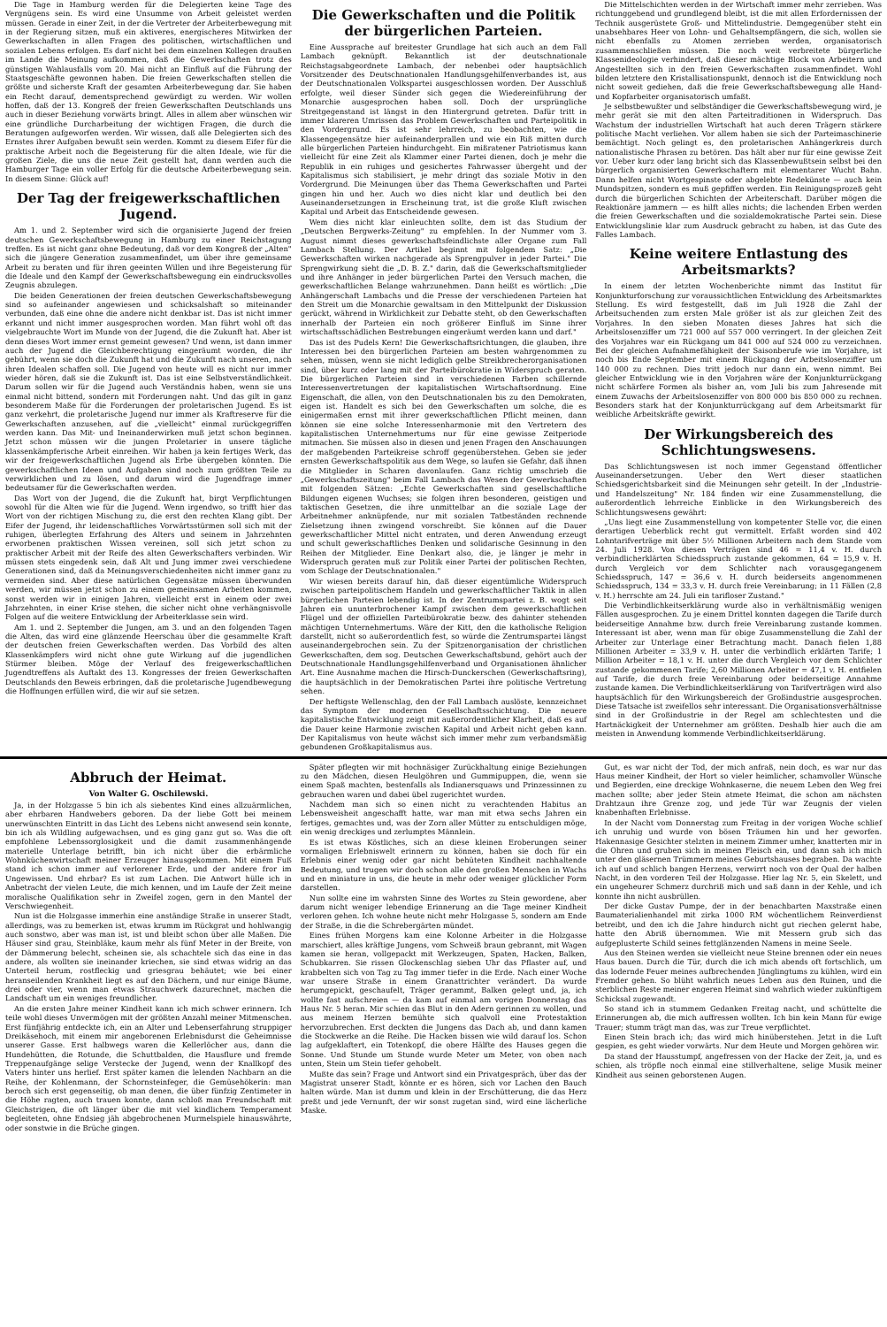Die Tage in Hamburg werden für die Delegierten keine Tage des Vergnügens sein. Es wird eine Unsumme von Arbeit geleistet werden müssen. Gerade in einer Zeit, in der die Vertreter der Arbeiterbewegung mit in der Regierung sitzen, muß ein aktiveres, energischeres Mitwirken der Gewerkschaften in allen Fragen des politischen, wirtschaftlichen und sozialen Lebens erfolgen. Es darf nicht bei dem einzelnen Kollegen draußen im Lande die Meinung aufkommen, daß die Gewerkschaften trotz des günstigen Wahlausfalls vom 20. Mai nicht an Einfluß auf die Führung der Staatsgeschäfte gewonnen haben. Die freien Gewerkschaften stellen die größte und sicherste Kraft der gesamten Arbeiterbewegung dar. Sie haben ein Recht darauf, dementsprechend gewürdigt zu werden. Wir wollen hoffen, daß der 13. Kongreß der freien Gewerkschaften Deutschlands uns auch in dieser Beziehung vorwärts bringt. Alles in allem aber wünschen wir eine gründliche Durcharbeitung der wichtigen Fragen, die durch die Beratungen aufgeworfen werden. Wir wissen, daß alle Delegierten sich des Ernstes ihrer Aufgaben bewußt sein werden. Kommt zu diesem Eifer für die praktische Arbeit noch die Begeisterung für die alten Ideale, wie für die großen Ziele, die uns die neue Zeit gestellt hat, dann werden auch die Hamburger Tage ein voller Erfolg für die deutsche Arbeiterbewegung sein. In diesem Sinne: Glück auf!
Der Tag der freigewerkschaftlichen Jugend.
Am 1. und 2. September wird sich die organisierte Jugend der freien deutschen Gewerkschaftsbewegung in Hamburg zu einer Reichstagung treffen. Es ist nicht ganz ohne Bedeutung, daß vor dem Kongreß der „Alten" sich die jüngere Generation zusammenfindet, um über ihre gemeinsame Arbeit zu beraten und für ihren geeinten Willen und ihre Begeisterung für die Ideale und den Kampf der Gewerkschaftsbewegung ein eindrucksvolles Zeugnis abzulegen.
Die beiden Generationen der freien deutschen Gewerkschaftsbewegung sind so aufeinander angewiesen und schicksalshaft so miteinander verbunden, daß eine ohne die andere nicht denkbar ist. Das ist nicht immer erkannt und nicht immer ausgesprochen worden. Man führt wohl oft das vielgebrauchte Wort im Munde von der Jugend, die die Zukunft hat. Aber ist denn dieses Wort immer ernst gemeint gewesen? Und wenn, ist dann immer auch der Jugend die Gleichberechtigung eingeräumt worden, die ihr gebührt, wenn sie doch die Zukunft hat und die Zukunft nach unseren, nach ihren Idealen schaffen soll. Die Jugend von heute will es nicht nur immer wieder hören, daß sie die Zukunft ist. Das ist eine Selbstverständlichkeit. Darum sollen wir für die Jugend auch Verständnis haben, wenn sie uns einmal nicht bittend, sondern mit Forderungen naht. Und das gilt in ganz besonderem Maße für die Forderungen der proletarischen Jugend. Es ist ganz verkehrt, die proletarische Jugend nur immer als Kraftreserve für die Gewerkschaften anzusehen, auf die „vielleicht" einmal zurückgegriffen werden kann. Das Mit- und Ineinanderwirken muß jetzt schon beginnen. Jetzt schon müssen wir die jungen Proletarier in unsere tägliche klassenkämpferische Arbeit einreihen. Wir haben ja kein fertiges Werk, das wir der freigewerkschaftlichen Jugend als Erbe übergeben könnten. Die gewerkschaftlichen Ideen und Aufgaben sind noch zum größten Teile zu verwirklichen und zu lösen, und darum wird die Jugendfrage immer bedeutsamer für die Gewerkschaften werden.
Das Wort von der Jugend, die die Zukunft hat, birgt Verpflichtungen sowohl für die Alten wie für die Jugend. Wenn irgendwo, so trifft hier das Wort von der richtigen Mischung zu, die erst den rechten Klang gibt. Der Eifer der Jugend, ihr leidenschaftliches Vorwärtsstürmen soll sich mit der ruhigen, überlegten Erfahrung des Alters und seinem in Jahrzehnten erworbenen praktischen Wissen vereinen, soll sich jetzt schon zu praktischer Arbeit mit der Reife des alten Gewerkschafters verbinden. Wir müssen stets eingedenk sein, daß Alt und Jung immer zwei verschiedene Generationen sind, daß da Meinungsverschiedenheiten nicht immer ganz zu vermeiden sind. Aber diese natürlichen Gegensätze müssen überwunden werden, wir müssen jetzt schon zu einem gemeinsamen Arbeiten kommen, sonst werden wir in einigen Jahren, vielleicht erst in einem oder zwei Jahrzehnten, in einer Krise stehen, die sicher nicht ohne verhängnisvolle Folgen auf die weitere Entwicklung der Arbeiterklasse sein wird.
Am 1. und 2. September die Jungen, am 3. und an den folgenden Tagen die Alten, das wird eine glänzende Heerschau über die gesammelte Kraft der deutschen freien Gewerkschaften werden. Das Vorbild des alten Klassenkämpfers wird nicht ohne gute Wirkung auf die jugendlichen Stürmer bleiben. Möge der Verlauf des freigewerkschaftlichen Jugendtreffens als Auftakt des 13. Kongresses der freien Gewerkschaften Deutschlands den Beweis erbringen, daß die proletarische Jugendbewegung die Hoffnungen erfüllen wird, die wir auf sie setzen.
Die Gewerkschaften und die Politik der bürgerlichen Parteien.
Eine Aussprache auf breitester Grundlage hat sich auch an dem Fall Lambach geknüpft. Bekanntlich ist der deutschnationale Reichstagsabgeordnete Lambach, der nebenbei oder hauptsächlich Vorsitzender des Deutschnationalen Handlungsgehilfenverbandes ist, aus der Deutschnationalen Volkspartei ausgeschlossen worden. Der Ausschluß erfolgte, weil dieser Sünder sich gegen die Wiedereinführung der Monarchie ausgesprochen haben soll. Doch der ursprüngliche Streitgegenstand ist längst in den Hintergrund getreten. Dafür tritt in immer klareren Umrissen das Problem Gewerkschaften und Parteipolitik in den Vordergrund. Es ist sehr lehrreich, zu beobachten, wie die Klassengegensätze hier aufeinanderprallen und wie ein Riß mitten durch alle bürgerlichen Parteien hindurchgeht. Ein mißratener Patriotismus kann vielleicht für eine Zeit als Klammer einer Partei dienen, doch je mehr die Republik in ein ruhiges und gesichertes Fahrwasser übergeht und der Kapitalismus sich stabilisiert, je mehr dringt das soziale Motiv in den Vordergrund. Die Meinungen über das Thema Gewerkschaften und Partei gingen hin und her. Auch wo dies nicht klar und deutlich bei den Auseinandersetzungen in Erscheinung trat, ist die große Kluft zwischen Kapital und Arbeit das Entscheidende gewesen.
Wem dies nicht klar einleuchten sollte, dem ist das Studium der „Deutschen Bergwerks-Zeitung" zu empfehlen. In der Nummer vom 3. August nimmt dieses gewerkschaftsfeindlichste aller Organe zum Fall Lambach Stellung. Der Artikel beginnt mit folgendem Satz: „Die Gewerkschaften wirken nachgerade als Sprengpulver in jeder Partei." Die Sprengwirkung sieht die „D. B. Z." darin, daß die Gewerkschaftsmitglieder und ihre Anhänger in jeder bürgerlichen Partei den Versuch machen, die gewerkschaftlichen Belange wahrzunehmen. Dann heißt es wörtlich: „Die Anhängerschaft Lambachs und die Presse der verschiedenen Parteien hat den Streit um die Monarchie gewaltsam in den Mittelpunkt der Diskussion gerückt, während in Wirklichkeit zur Debatte steht, ob den Gewerkschaften innerhalb der Parteien ein noch größerer Einfluß im Sinne ihrer wirtschaftsschädlichen Bestrebungen eingeräumt werden kann und darf."
Das ist des Pudels Kern! Die Gewerkschaftsrichtungen, die glauben, ihre Interessen bei den bürgerlichen Parteien am besten wahrgenommen zu sehen, müssen, wenn sie nicht lediglich gelbe Streikbrecherorganisationen sind, über kurz oder lang mit der Parteibürokratie in Widerspruch geraten. Die bürgerlichen Parteien sind in verschiedenen Farben schillernde Interessenvertretungen der kapitalistischen Wirtschaftsordnung. Eine Eigenschaft, die allen, von den Deutschnationalen bis zu den Demokraten, eigen ist. Handelt es sich bei den Gewerkschaften um solche, die es einigermaßen ernst mit ihrer gewerkschaftlichen Pflicht meinen, dann können sie eine solche Interessenharmonie mit den Vertretern des kapitalistischen Unternehmertums nur für eine gewisse Zeitperiode mitmachen. Sie müssen also in diesen und jenen Fragen den Anschauungen der maßgebenden Parteikreise schroff gegenüberstehen. Geben sie jeder ernsten Gewerkschaftspolitik aus dem Wege, so laufen sie Gefahr, daß ihnen die Mitglieder in Scharen davonlaufen. Ganz richtig umschrieb die „Gewerkschaftszeitung" beim Fall Lambach das Wesen der Gewerkschaften mit folgenden Sätzen: „Echte Gewerkschaften sind gesellschaftliche Bildungen eigenen Wuchses; sie folgen ihren besonderen, geistigen und taktischen Gesetzen, die ihre unmittelbar an die soziale Lage der Arbeitnehmer anknüpfende, nur mit sozialen Tatbeständen rechnende Zielsetzung ihnen zwingend vorschreibt. Sie können auf die Dauer gewerkschaftlicher Mittel nicht entraten, und deren Anwendung erzeugt und schult gewerkschaftliches Denken und solidarische Gesinnung in den Reihen der Mitglieder. Eine Denkart also, die, je länger je mehr in Widerspruch geraten muß zur Politik einer Partei der politischen Rechten, vom Schlage der Deutschnationalen."
Wir wiesen bereits darauf hin, daß dieser eigentümliche Widerspruch zwischen parteipolitischem Handeln und gewerkschaftlicher Taktik in allen bürgerlichen Parteien lebendig ist. In der Zentrumspartei z. B. wogt seit Jahren ein ununterbrochener Kampf zwischen dem gewerkschaftlichen Flügel und der offiziellen Parteibürokratie bezw. des dahinter stehenden mächtigen Unternehmertums. Wäre der Kitt, den die katholische Religion darstellt, nicht so außerordentlich fest, so würde die Zentrumspartei längst auseinandergebrochen sein. Zu der Spitzenorganisation der christlichen Gewerkschaften, dem sog. Deutschen Gewerkschaftsbund, gehört auch der Deutschnationale Handlungsgehilfenverband und Organisationen ähnlicher Art. Eine Ausnahme machen die Hirsch-Dunckerschen (Gewerkschaftsring), die hauptsächlich in der Demokratischen Partei ihre politische Vertretung sehen.
Der heftigste Wellenschlag, den der Fall Lambach auslöste, kennzeichnet das Symptom der modernen Gesellschaftsschichtung. Die neuere kapitalistische Entwicklung zeigt mit außerordentlicher Klarheit, daß es auf die Dauer keine Harmonie zwischen Kapital und Arbeit nicht geben kann. Der Kapitalismus von heute wächst sich immer mehr zum verbandsmäßig gebundenen Großkapitalismus aus.
Die Mittelschichten werden in der Wirtschaft immer mehr zerrieben. Was richtunggebend und grundlegend bleibt, ist die mit allen Erfordernissen der Technik ausgerüstete Groß- und Mittelindustrie. Demgegenüber steht ein unabsehbares Heer von Lohn- und Gehaltsempfängern, die sich, wollen sie nicht ebenfalls zu Atomen zerrieben werden, organisatorisch zusammenschließen müssen. Die noch weit verbreitete bürgerliche Klassenideologie verhindert, daß dieser mächtige Block von Arbeitern und Angestellten sich in den freien Gewerkschaften zusammenfindet. Wohl bilden letztere den Kristallisationspunkt, dennoch ist die Entwicklung noch nicht soweit gediehen, daß die freie Gewerkschaftsbewegung alle Hand- und Kopfarbeiter organisatorisch umfaßt.
Je selbstbewußter und selbständiger die Gewerkschaftsbewegung wird, je mehr gerät sie mit den alten Parteitraditionen in Widerspruch. Das Wachstum der industriellen Wirtschaft hat auch deren Trägern stärkere politische Macht verliehen. Vor allem haben sie sich der Parteimaschinerie bemächtigt. Noch gelingt es, den proletarischen Anhängerkreis durch nationalistische Phrasen zu betören. Das hält aber nur für eine gewisse Zeit vor. Ueber kurz oder lang bricht sich das Klassenbewußtsein selbst bei den bürgerlich organisierten Gewerkschaftern mit elementarer Wucht Bahn. Dann helfen nicht Wortgespinste oder abgelebte Redekünste — auch kein Mundspitzen, sondern es muß gepfiffen werden. Ein Reinigungsprozeß geht durch die bürgerlichen Schichten der Arbeiterschaft. Darüber mögen die Reaktionäre jammern — es hilft alles nichts; die lachenden Erben werden die freien Gewerkschaften und die sozialdemokratische Partei sein. Diese Entwicklungslinie klar zum Ausdruck gebracht zu haben, ist das Gute des Falles Lambach.
Keine weitere Entlastung des Arbeitsmarkts?
In einem der letzten Wochenberichte nimmt das Institut für Konjunkturforschung zur voraussichtlichen Entwicklung des Arbeitsmarktes Stellung. Es wird festgestellt, daß im Juli 1928 die Zahl der Arbeitsuchenden zum ersten Male größer ist als zur gleichen Zeit des Vorjahres. In den sieben Monaten dieses Jahres hat sich die Arbeitslosenziffer um 721 000 auf 557 000 verringert. In der gleichen Zeit des Vorjahres war ein Rückgang um 841 000 auf 524 000 zu verzeichnen. Bei der gleichen Aufnahmefähigkeit der Saisonberufe wie im Vorjahre, ist noch bis Ende September mit einem Rückgang der Arbeitslosenziffer um 140 000 zu rechnen. Dies tritt jedoch nur dann ein, wenn nimmt. Bei gleicher Entwicklung wie in den Vorjahren wäre der Konjunkturrückgang nicht schärfere Formen als bisher an, vom Juli bis zum Jahresende mit einem Zuwachs der Arbeitslosenziffer von 800 000 bis 850 000 zu rechnen. Besonders stark hat der Konjunkturrückgang auf dem Arbeitsmarkt für weibliche Arbeitskräfte gewirkt.
Der Wirkungsbereich des Schlichtungswesens.
Das Schlichtungswesen ist noch immer Gegenstand öffentlicher Auseinandersetzungen. Ueber den Wert dieser staatlichen Schiedsgerichtsbarkeit sind die Meinungen sehr geteilt. In der „Industrie- und Handelszeitung" Nr. 184 finden wir eine Zusammenstellung, die außerordentlich lehrreiche Einblicke in den Wirkungsbereich des Schlichtungswesens gewährt:
„Uns liegt eine Zusammenstellung von kompetenter Stelle vor, die einen derartigen Ueberblick recht gut vermittelt. Erfaßt worden sind 402 Lohntarifverträge mit über 5½ Millionen Arbeitern nach dem Stande vom 24. Juli 1928. Von diesen Verträgen sind 46 = 11,4 v. H. durch verbindlicherklärten Schiedsspruch zustande gekommen, 64 = 15,9 v. H. durch Vergleich vor dem Schlichter nach vorausgegangenem Schiedsspruch, 147 = 36,6 v. H. durch beiderseits angenommenen Schiedsspruch, 134 = 33,3 v. H. durch freie Vereinbarung; in 11 Fällen (2,8 v. H.) herrschte am 24. Juli ein tarifloser Zustand."
Die Verbindlichkeitserklärung wurde also in verhältnismäßig wenigen Fällen ausgesprochen. Zu je einem Drittel konnten dagegen die Tarife durch beiderseitige Annahme bzw. durch freie Vereinbarung zustande kommen. Interessant ist aber, wenn man für obige Zusammenstellung die Zahl der Arbeiter zur Unterlage einer Betrachtung macht. Danach fielen 1,88 Millionen Arbeiter = 33,9 v. H. unter die verbindlich erklärten Tarife; 1 Million Arbeiter = 18,1 v. H. unter die durch Vergleich vor dem Schlichter zustande gekommenen Tarife; 2,60 Millionen Arbeiter = 47,1 v. H. entfielen auf Tarife, die durch freie Vereinbarung oder beiderseitige Annahme zustande kamen. Die Verbindlichkeitserklärung von Tarifverträgen wird also hauptsächlich für den Wirkungsbereich der Großindustrie ausgesprochen. Diese Tatsache ist zweifellos sehr interessant. Die Organisationsverhältnisse sind in der Großindustrie in der Regel am schlechtesten und die Hartnäckigkeit der Unternehmer am größten. Deshalb hier auch die am meisten in Anwendung kommende Verbindlichkeitserklärung.
Abbruch der Heimat.
Von Walter G. Oschilewski.
Ja, in der Holzgasse 5 bin ich als siebentes Kind eines allzuärmlichen, aber ehrbaren Handwebers geboren. Da der liebe Gott bei meinem unerwünschten Eintritt in das Licht des Lebens nicht anwesend sein konnte, bin ich als Wildling aufgewachsen, und es ging ganz gut so. Was die oft empfohlene Lebenssorglosigkeit und die damit zusammenhängende materielle Unterlage betrifft, bin ich nicht über die erbärmliche Wohnküchenwirtschaft meiner Erzeuger hinausgekommen. Mit einem Fuß stand ich schon immer auf verlorener Erde, und der andere fror im Ungewissen. Und ehrbar? Es ist zum Lachen. Die Antwort hülle ich in Anbetracht der vielen Leute, die mich kennen, und im Laufe der Zeit meine moralische Qualifikation sehr in Zweifel zogen, gern in den Mantel der Verschwiegenheit.
Nun ist die Holzgasse immerhin eine anständige Straße in unserer Stadt, allerdings, was zu bemerken ist, etwas krumm im Rückgrat und hohlwangig auch sonstwo, aber was man ist, ist und bleibt schon über alle Maßen. Die Häuser sind grau, Steinbläke, kaum mehr als fünf Meter in der Breite, von der Dämmerung belecht, scheinen sie, als schachtele sich das eine in das andere, als wollten sie ineinander kriechen, sie sind etwas widrig an das Unterteil herum, rostfleckig und griesgrau behäutet; wie bei einer heranseilenden Krankheit liegt es auf den Dächern, und nur einige Bäume, drei oder vier, wenn man etwas Strauchwerk dazurechnet, machen die Landschaft um ein weniges freundlicher.
An die ersten Jahre meiner Kindheit kann ich mich schwer erinnern. Ich teile wohl dieses Unvermögen mit der größten Anzahl meiner Mitmenschen. Erst fünfjährig entdeckte ich, ein an Alter und Lebenserfahrung struppiger Dreikäsehoch, mit einem mir angeborenen Erlebnisdurst die Geheimnisse unserer Gasse. Erst halbwegs waren die Kellerlöcher aus, dann die Hundehütten, die Rotunde, die Schuttbalden, die Hausflure und fremde Treppenaufgänge selige Verstecke der Jugend, wenn der Knallkopf des Vaters hinter uns herlief. Erst später kamen die lelenden Nachbarn an die Reihe, der Kohlenmann, der Schornsteinfeger, die Gemüsehökerin: man beroch sich erst gegenseitig, ob man denen, die über fünfzig Zentimeter in die Höhe ragten, auch trauen konnte, dann schloß man Freundschaft mit Gleichstrigen, die oft länger über die mit viel kindlichem Temperament begleiteten, ohne Endsieg jäh abgebrochenen Murmelspiele hinauswährte, oder sonstwie in die Brüche gingen.
Später pflegten wir mit hochnäsiger Zurückhaltung einige Beziehungen zu den Mädchen, diesen Heulgöhren und Gummipuppen, die, wenn sie einem Spaß machten, bestenfalls als Indianersquaws und Prinzessinnen zu gebrauchen waren und dabei übel zugerichtet wurden.
Nachdem man sich so einen nicht zu verachtenden Habitus an Lebensweisheit angeschafft hatte, war man mit etwa sechs Jahren ein fertiges, gemachtes und, was der Zorn aller Mütter zu entschuldigen möge, ein wenig dreckiges und zerlumptes Männlein.
Es ist etwas Köstliches, sich an diese kleinen Eroberungen seiner vormaligen Erlebniswelt erinnern zu können, haben sie doch für ein Erlebnis einer wenig oder gar nicht behüteten Kindheit nachhaltende Bedeutung, und trugen wir doch schon alle den großen Menschen in Wachs und en miniature in uns, die heute in mehr oder weniger glücklicher Form darstellen.
Nun sollte eine im wahrsten Sinne des Wortes zu Stein gewordene, aber darum nicht weniger lebendige Erinnerung an die Tage meiner Kindheit verloren gehen. Ich wohne heute nicht mehr Holzgasse 5, sondern am Ende der Straße, in die die Schrebergärten mündet.
Eines frühen Morgens kam eine Kolonne Arbeiter in die Holzgasse marschiert, alles kräftige Jungens, vom Schweiß braun gebrannt, mit Wagen kamen sie heran, vollgepackt mit Werkzeugen, Spaten, Hacken, Balken, Schubkarren. Sie rissen Glockenschlag sieben Uhr das Pflaster auf, und krabbelten sich von Tag zu Tag immer tiefer in die Erde. Nach einer Woche war unsere Straße in einem Granattrichter verändert. Da wurde herumgepickt, geschaufelt, Träger gerammt, Balken gelegt und, ja, ich wollte fast aufschreien — da kam auf einmal am vorigen Donnerstag das Haus Nr. 5 heran. Mir schien das Blut in den Adern gerinnen zu wollen, und aus meinem Herzen bemühte sich qualvoll eine Protestaktion hervorzubrechen. Erst deckten die Jungens das Dach ab, und dann kamen die Stockwerke an die Reihe. Die Hacken bissen wie wild darauf los. Schon lag aufgeklaftert, ein Totenkopf, die obere Hälfte des Hauses gegen die Sonne. Und Stunde um Stunde wurde Meter um Meter, von oben nach unten, Stein um Stein tiefer gehobelt.
Mußte das sein? Frage und Antwort sind ein Privatgespräch, über das der Magistrat unserer Stadt, könnte er es hören, sich vor Lachen den Bauch halten würde. Man ist dumm und klein in der Erschütterung, die das Herz preßt und jede Vernunft, der wir sonst zugetan sind, wird eine lächerliche Maske.
Gut, es war nicht der Tod, der mich anfraß, nein doch, es war nur das Haus meiner Kindheit, der Hort so vieler heimlicher, schamvoller Wünsche und Begierden, eine dreckige Wohnkaserne, die neuem Leben den Weg frei machen sollte; aber jeder Stein atmete Heimat, die schon am nächsten Drahtzaun ihre Grenze zog, und jede Tür war Zeugnis der vielen knabenhaften Erlebnisse.
In der Nacht vom Donnerstag zum Freitag in der vorigen Woche schlief ich unruhig und wurde von bösen Träumen hin und her geworfen. Hakennasige Gesichter stelzten in meinem Zimmer umher, knatterten mir in die Ohren und gruben sich in meinen Fleisch ein, und dann sah ich mich unter den gläsernen Trümmern meines Geburtshauses begraben. Da wachte ich auf und schlich bangen Herzens, verwirrt noch von der Qual der halben Nacht, in den vorderen Teil der Holzgasse. Hier lag Nr. 5, ein Skelett, und ein ungeheurer Schmerz durchriß mich und saß dann in der Kehle, und ich konnte ihn nicht ausbrüllen.
Der dicke Gustav Pumpe, der in der benachbarten Maxstraße einen Baumaterialienhandel mit zirka 1000 RM wöchentlichem Reinverdienst betreibt, und den ich die Jahre hindurch nicht gut riechen gelernt habe, hatte den Abriß übernommen. Wie mit Messern grub sich das aufgeplusterte Schild seines fettglänzenden Namens in meine Seele.
Aus den Steinen werden sie vielleicht neue Steine brennen oder ein neues Haus bauen. Durch die Tür, durch die ich mich abends oft fortschlich, um das lodernde Feuer meines aufbrechenden Jünglingtums zu kühlen, wird ein Fremder gehen. So blüht wahrlich neues Leben aus den Ruinen, und die sterblichen Reste meiner engeren Heimat sind wahrlich wieder zukünftigem Schicksal zugewandt.
So stand ich in stummem Gedanken Freitag nacht, und schüttelte die Erinnerungen ab, die mich auffressen wollten. Ich bin kein Mann für ewige Trauer; stumm trägt man das, was zur Treue verpflichtet.
Einen Stein brach ich; das wird mich hinüberstehen. Jetzt in die Luft gespien, es geht wieder vorwärts. Nur dem Heute und Morgen gehören wir.
Da stand der Hausstumpf, angefressen von der Hacke der Zeit, ja, und es schien, als tröpfle noch einmal eine stillverhaltene, selige Musik meiner Kindheit aus seinen geborstenen Augen.